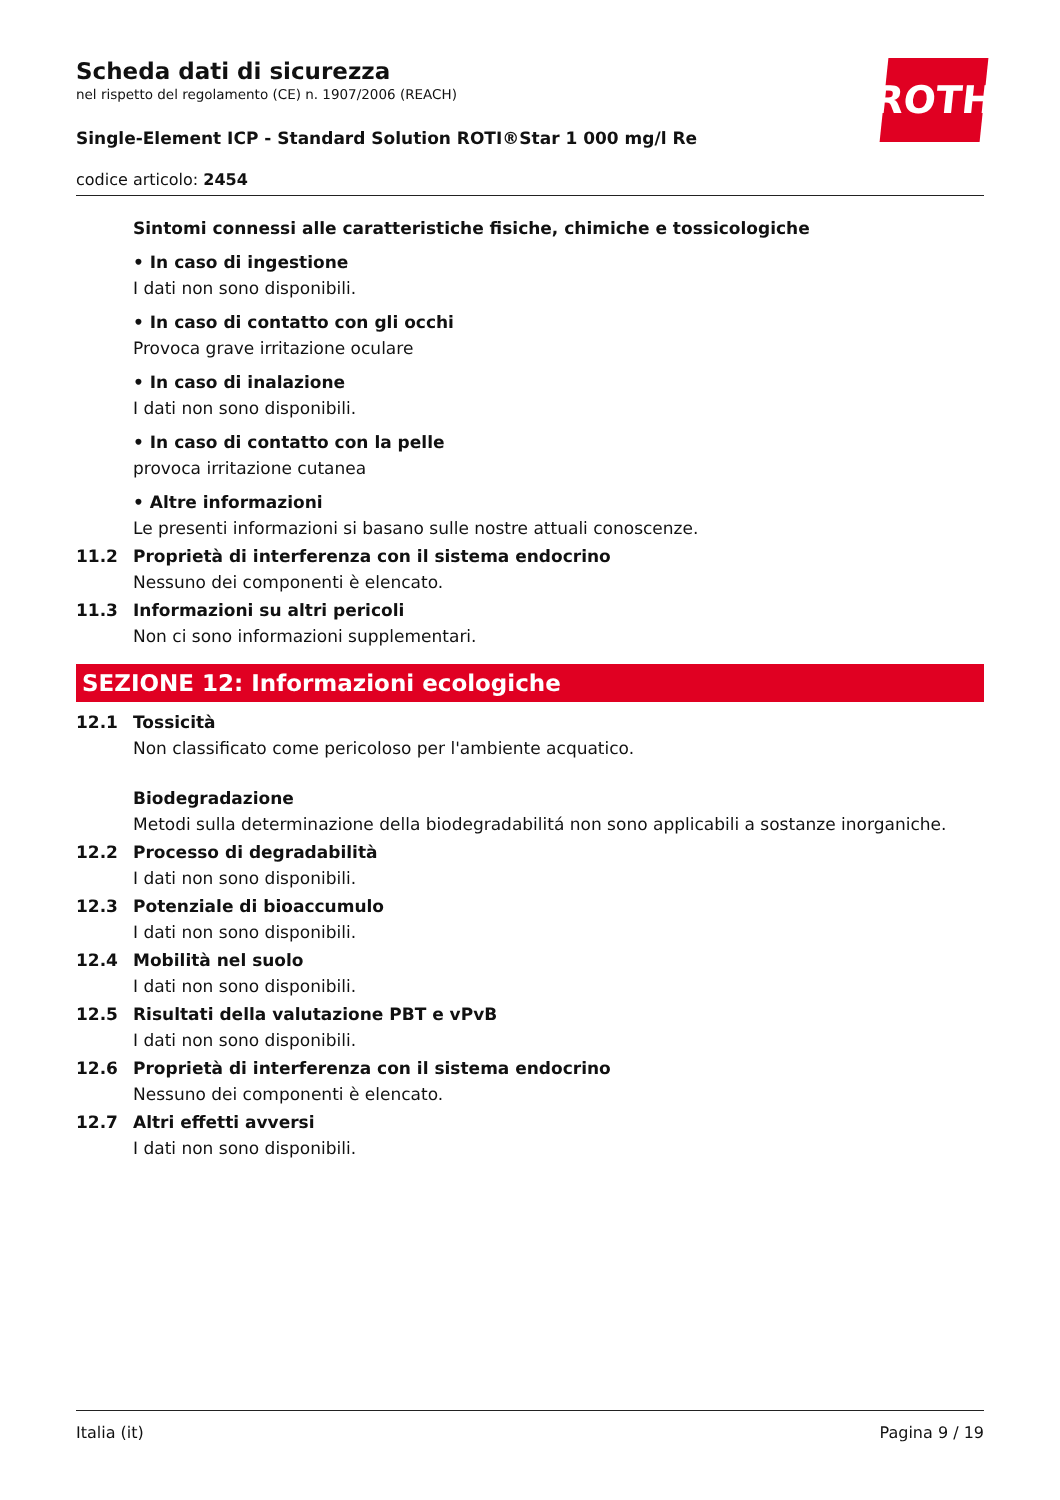ROTH
Scheda dati di sicurezza
nel rispetto del regolamento (CE) n. 1907/2006 (REACH)
Single-Element ICP - Standard Solution ROTI®Star 1 000 mg/l Re
codice articolo: 2454
Sintomi connessi alle caratteristiche fisiche, chimiche e tossicologiche
• In caso di ingestione
I dati non sono disponibili.
• In caso di contatto con gli occhi
Provoca grave irritazione oculare
• In caso di inalazione
I dati non sono disponibili.
• In caso di contatto con la pelle
provoca irritazione cutanea
• Altre informazioni
Le presenti informazioni si basano sulle nostre attuali conoscenze.
11.2 Proprietà di interferenza con il sistema endocrino
Nessuno dei componenti è elencato.
11.3 Informazioni su altri pericoli
Non ci sono informazioni supplementari.
SEZIONE 12: Informazioni ecologiche
12.1 Tossicità
Non classificato come pericoloso per l'ambiente acquatico.
Biodegradazione
Metodi sulla determinazione della biodegradabilitá non sono applicabili a sostanze inorganiche.
12.2 Processo di degradabilità
I dati non sono disponibili.
12.3 Potenziale di bioaccumulo
I dati non sono disponibili.
12.4 Mobilità nel suolo
I dati non sono disponibili.
12.5 Risultati della valutazione PBT e vPvB
I dati non sono disponibili.
12.6 Proprietà di interferenza con il sistema endocrino
Nessuno dei componenti è elencato.
12.7 Altri effetti avversi
I dati non sono disponibili.
Italia (it) Pagina 9 / 19